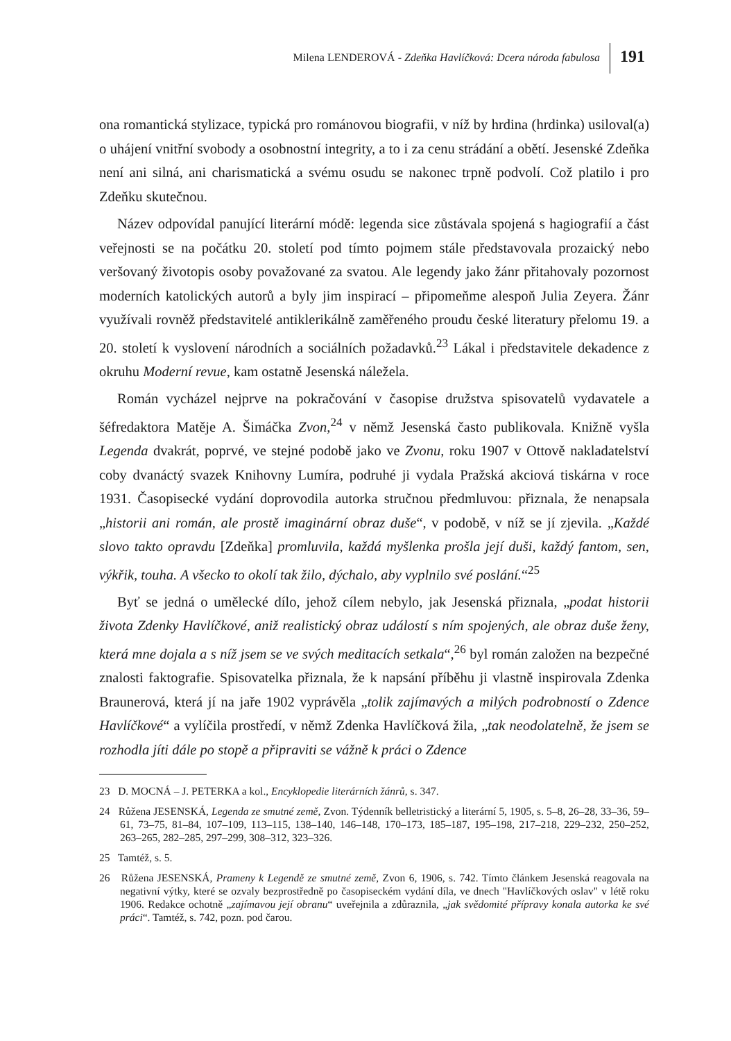Milena LENDEROVÁ - Zdeňka Havlíčková: Dcera národa fabulosa
191
ona romantická stylizace, typická pro románovou biografii, v níž by hrdina (hrdinka) usiloval(a) o uhájení vnitřní svobody a osobnostní integrity, a to i za cenu strádání a obětí. Jesenské Zdeňka není ani silná, ani charismatická a svému osudu se nakonec trpně podvolí. Což platilo i pro Zdeňku skutečnou.
Název odpovídal panující literární módě: legenda sice zůstávala spojená s hagiografií a část veřejnosti se na počátku 20. století pod tímto pojmem stále představovala prozaický nebo veršovaný životopis osoby považované za svatou. Ale legendy jako žánr přitahovaly pozornost moderních katolických autorů a byly jim inspirací – připomeňme alespoň Julia Zeyera. Žánr využívali rovněž představitelé antiklerikálně zaměřeného proudu české literatury přelomu 19. a 20. století k vyslovení národních a sociálních požadavků.<sup>23</sup> Lákal i představitele dekadence z okruhu Moderní revue, kam ostatně Jesenská náležela.
Román vycházel nejprve na pokračování v časopise družstva spisovatelů vydavatele a šéfredaktora Matěje A. Šimáčka Zvon,<sup>24</sup> v němž Jesenská často publikovala. Knižně vyšla Legenda dvakrát, poprvé, ve stejné podobě jako ve Zvonu, roku 1907 v Ottově nakladatelství coby dvanáctý svazek Knihovny Lumíra, podruhé ji vydala Pražská akciová tiskárna v roce 1931. Časopisecké vydání doprovodila autorka stručnou předmluvou: přiznala, že nenapsala „historii ani román, ale prostě imaginární obraz duše“, v podobě, v níž se jí zjevila. „Každé slovo takto opravdu [Zdeňka] promluvila, každá myšlenka prošla její duši, každý fantom, sen, výkřik, touha. A všecko to okolí tak žilo, dýchalo, aby vyplnilo své poslání.“<sup>25</sup>
Byť se jedná o umělecké dílo, jehož cílem nebylo, jak Jesenská přiznala, „podat historii života Zdenky Havlíčkové, aniž realistický obraz událostí s ním spojených, ale obraz duše ženy, která mne dojala a s níž jsem se ve svých meditacích setkala“,<sup>26</sup> byl román založen na bezpečné znalosti faktografie. Spisovatelka přiznala, že k napsání příběhu ji vlastně inspirovala Zdenka Braunerová, která jí na jaře 1902 vyprávěla „tolik zajímavých a milých podrobností o Zdence Havlíčkové“ a vylíčila prostředí, v němž Zdenka Havlíčková žila, „tak neodolatelně, že jsem se rozhodla jíti dále po stopě a připraviti se vážně k práci o Zdence
23 D. MOCNÁ – J. PETERKA a kol., Encyklopedie literárních žánrů, s. 347.
24 Růžena JESENSKÁ, Legenda ze smutné země, Zvon. Týdenník belletristický a literární 5, 1905, s. 5–8, 26–28, 33–36, 59–61, 73–75, 81–84, 107–109, 113–115, 138–140, 146–148, 170–173, 185–187, 195–198, 217–218, 229–232, 250–252, 263–265, 282–285, 297–299, 308–312, 323–326.
25 Tamtéž, s. 5.
26 Růžena JESENSKÁ, Prameny k Legendě ze smutné země, Zvon 6, 1906, s. 742. Tímto článkem Jesenská reagovala na negativní výtky, které se ozvaly bezprostředně po časopiseckém vydání díla, ve dnech "Havlíčkových oslav" v létě roku 1906. Redakce ochotně „zajímavou její obranu“ uveřejnila a zdůraznila, „jak svědomité přípravy konala autorka ke své práci“. Tamtéž, s. 742, pozn. pod čarou.